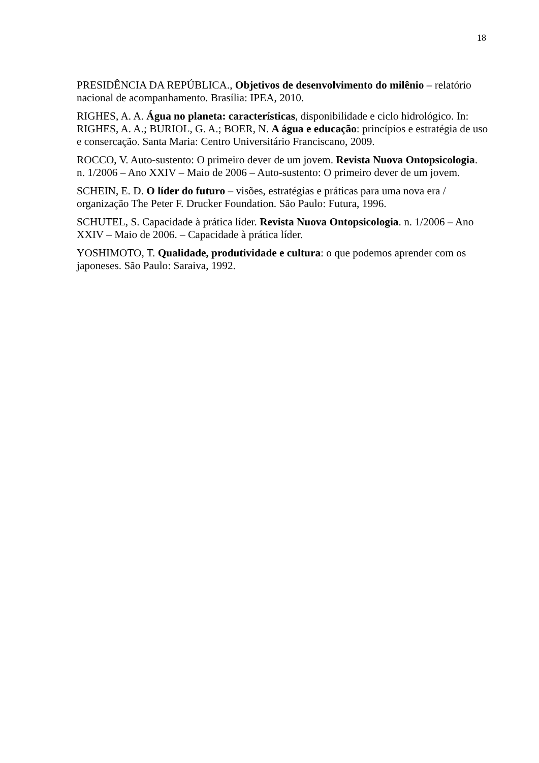18
PRESIDÊNCIA DA REPÚBLICA., Objetivos de desenvolvimento do milênio – relatório nacional de acompanhamento. Brasília: IPEA, 2010.
RIGHES, A. A. Água no planeta: características, disponibilidade e ciclo hidrológico. In: RIGHES, A. A.; BURIOL, G. A.; BOER, N. A água e educação: princípios e estratégia de uso e consercação. Santa Maria: Centro Universitário Franciscano, 2009.
ROCCO, V. Auto-sustento: O primeiro dever de um jovem. Revista Nuova Ontopsicologia. n. 1/2006 – Ano XXIV – Maio de 2006 – Auto-sustento: O primeiro dever de um jovem.
SCHEIN, E. D. O líder do futuro – visões, estratégias e práticas para uma nova era / organização The Peter F. Drucker Foundation. São Paulo: Futura, 1996.
SCHUTEL, S. Capacidade à prática líder. Revista Nuova Ontopsicologia. n. 1/2006 – Ano XXIV – Maio de 2006. – Capacidade à prática líder.
YOSHIMOTO, T. Qualidade, produtividade e cultura: o que podemos aprender com os japoneses. São Paulo: Saraiva, 1992.